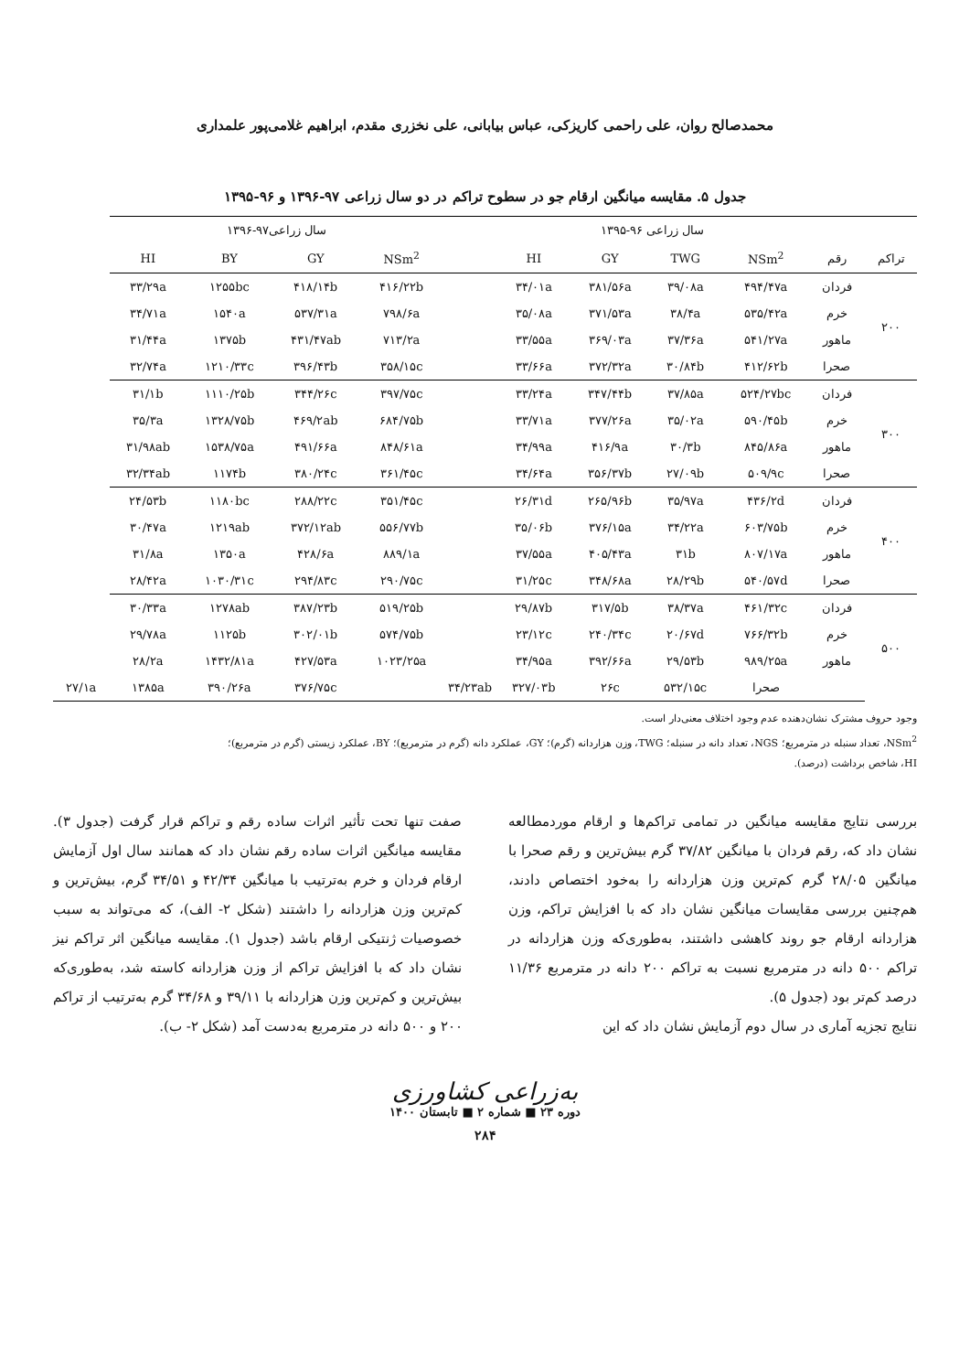محمدصالح روان، علی راحمی کاریزکی، عباس بیابانی، علی نخزری مقدم، ابراهیم غلامی‌پور علمداری
جدول ۵. مقایسه میانگین ارقام جو در سطوح تراکم در دو سال زراعی ۹۷-۱۳۹۶ و ۹۶-۱۳۹۵
| | | سال زراعی ۹۶-۱۳۹۵ | | | | | سال زراعی۹۷-۱۳۹۶ | | | | |
| --- | --- | --- | --- | --- | --- | --- | --- | --- | --- | --- | --- |
| تراکم | رقم | NSm<sup>2</sup> | TWG | GY | HI | | NSm<sup>2</sup> | GY | BY | HI | |
| ۲۰۰ | فردان | ۴۹۴/۴۷a | ۳۹/۰۸a | ۳۸۱/۵۶a | ۳۴/۰۱a | | ۴۱۶/۲۲b | ۴۱۸/۱۴b | ۱۲۵۵bc | ۳۳/۲۹a | |
| | خرم | ۵۳۵/۴۲a | ۳۸/۴a | ۳۷۱/۵۳a | ۳۵/۰۸a | | ۷۹۸/۶a | ۵۳۷/۳۱a | ۱۵۴۰a | ۳۴/۷۱a | |
| | ماهور | ۵۴۱/۲۷a | ۳۷/۳۶a | ۳۶۹/۰۳a | ۳۳/۵۵a | | ۷۱۳/۲a | ۴۳۱/۴۷ab | ۱۳۷۵b | ۳۱/۴۴a | |
| | صحرا | ۴۱۲/۶۲b | ۳۰/۸۴b | ۳۷۲/۳۲a | ۳۳/۶۶a | | ۳۵۸/۱۵c | ۳۹۶/۴۳b | ۱۲۱۰/۳۳c | ۳۲/۷۴a | |
| ۳۰۰ | فردان | ۵۲۴/۲۷bc | ۳۷/۸۵a | ۳۴۷/۴۴b | ۳۳/۲۴a | | ۳۹۷/۷۵c | ۳۴۴/۲۶c | ۱۱۱۰/۲۵b | ۳۱/۱b | |
| | خرم | ۵۹۰/۴۵b | ۳۵/۰۲a | ۳۷۷/۲۶a | ۳۳/۷۱a | | ۶۸۴/۷۵b | ۴۶۹/۲ab | ۱۳۲۸/۷۵b | ۳۵/۳a | |
| | ماهور | ۸۴۵/۸۶a | ۳۰/۳b | ۴۱۶/۹a | ۳۴/۹۹a | | ۸۴۸/۶۱a | ۴۹۱/۶۶a | ۱۵۳۸/۷۵a | ۳۱/۹۸ab | |
| | صحرا | ۵۰۹/۹c | ۲۷/۰۹b | ۳۵۶/۳۷b | ۳۴/۶۴a | | ۳۶۱/۴۵c | ۳۸۰/۲۴c | ۱۱۷۴b | ۳۲/۳۴ab | |
| ۴۰۰ | فردان | ۴۳۶/۲d | ۳۵/۹۷a | ۲۶۵/۹۶b | ۲۶/۳۱d | | ۳۵۱/۴۵c | ۲۸۸/۲۲c | ۱۱۸۰bc | ۲۴/۵۳b | |
| | خرم | ۶۰۳/۷۵b | ۳۴/۲۲a | ۳۷۶/۱۵a | ۳۵/۰۶b | | ۵۵۶/۷۷b | ۳۷۲/۱۲ab | ۱۲۱۹ab | ۳۰/۴۷a | |
| | ماهور | ۸۰۷/۱۷a | ۳۱b | ۴۰۵/۴۳a | ۳۷/۵۵a | | ۸۸۹/۱a | ۴۲۸/۶a | ۱۳۵۰a | ۳۱/۸a | |
| | صحرا | ۵۴۰/۵۷d | ۲۸/۲۹b | ۳۴۸/۶۸a | ۳۱/۲۵c | | ۲۹۰/۷۵c | ۲۹۴/۸۳c | ۱۰۳۰/۳۱c | ۲۸/۴۲a | |
| ۵۰۰ | فردان | ۴۶۱/۳۲c | ۳۸/۳۷a | ۳۱۷/۵b | ۲۹/۸۷b | | ۵۱۹/۲۵b | ۳۸۷/۲۳b | ۱۲۷۸ab | ۳۰/۳۳a | |
| | خرم | ۷۶۶/۳۲b | ۲۰/۶۷d | ۲۴۰/۳۴c | ۲۳/۱۲c | | ۵۷۴/۷۵b | ۳۰۲/۰۱b | ۱۱۲۵b | ۲۹/۷۸a | |
| | ماهور | ۹۸۹/۲۵a | ۲۹/۵۳b | ۳۹۲/۶۶a | ۳۴/۹۵a | | ۱۰۲۳/۲۵a | ۴۲۷/۵۳a | ۱۴۳۲/۸۱a | ۲۸/۲a | |
| | | صحرا | ۵۳۲/۱۵c | ۲۶c | ۳۲۷/۰۳b | ۳۴/۲۳ab | | ۳۷۶/۷۵c | ۳۹۰/۲۶a | ۱۳۸۵a | ۲۷/۱a |
وجود حروف مشترک نشان‌دهنده عدم وجود اختلاف معنی‌دار است.
NSm<sup>2</sup>، تعداد سنبله در مترمربع؛ NGS، تعداد دانه در سنبله؛ TWG، وزن هزاردانه (گرم)؛ GY، عملکرد دانه (گرم در مترمربع)؛ BY، عملکرد زیستی (گرم در مترمربع)؛
HI، شاخص برداشت (درصد).
بررسی نتایج مقایسه میانگین در تمامی تراکم‌ها و ارقام موردمطالعه نشان داد که، رقم فردان با میانگین ۳۷/۸۲ گرم بیش‌ترین و رقم صحرا با میانگین ۲۸/۰۵ گرم کم‌ترین وزن هزاردانه را به‌خود اختصاص دادند، هم‌چنین بررسی مقایسات میانگین نشان داد که با افزایش تراکم، وزن هزاردانه ارقام جو روند کاهشی داشتند، به‌طوری‌که وزن هزاردانه در تراکم ۵۰۰ دانه در مترمربع نسبت به تراکم ۲۰۰ دانه در مترمربع ۱۱/۳۶ درصد کم‌تر بود (جدول ۵).
نتایج تجزیه آماری در سال دوم آزمایش نشان داد که این
صفت تنها تحت تأثیر اثرات ساده رقم و تراکم قرار گرفت (جدول ۳). مقایسه میانگین اثرات ساده رقم نشان داد که همانند سال اول آزمایش ارقام فردان و خرم به‌ترتیب با میانگین ۴۲/۳۴ و ۳۴/۵۱ گرم، بیش‌ترین و کم‌ترین وزن هزاردانه را داشتند (شکل ۲- الف)، که می‌تواند به سبب خصوصیات ژنتیکی ارقام باشد (جدول ۱). مقایسه میانگین اثر تراکم نیز نشان داد که با افزایش تراکم از وزن هزاردانه کاسته شد، به‌طوری‌که بیش‌ترین و کم‌ترین وزن هزاردانه با ۳۹/۱۱ و ۳۴/۶۸ گرم به‌ترتیب از تراکم ۲۰۰ و ۵۰۰ دانه در مترمربع به‌دست آمد (شکل ۲- ب).
به‌زراعی کشاورزی
دوره ۲۳ ■ شماره ۲ ■ تابستان ۱۴۰۰
۲۸۴